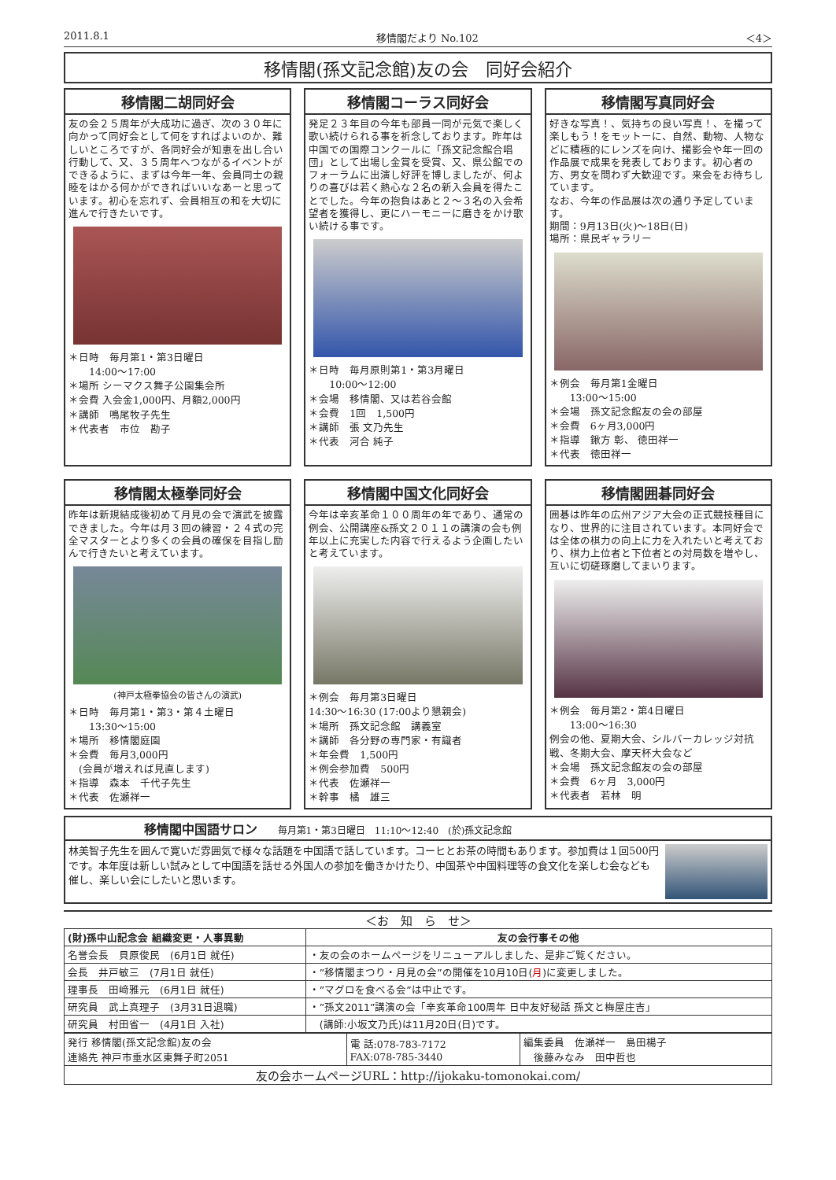2011.8.1 移情閣だより No.102 ＜4＞
移情閣(孫文記念館)友の会　同好会紹介
移情閣二胡同好会
友の会２５周年が大成功に過ぎ、次の３０年に向かって同好会として何をすればよいのか、難しいところですが、各同好会が知恵を出し合い行動して、又、３５周年へつながるイベントができるように、まずは今年一年、会員同士の親睦をはかる何かができればいいなあーと思っています。初心を忘れず、会員相互の和を大切に進んで行きたいです。
＊日時　毎月第1・第3日曜日
　　14:00〜17:00
＊場所 シーマクス舞子公園集会所
＊会費 入会金1,000円、月額2,000円
＊講師　鳴尾牧子先生
＊代表者　市位　勘子
移情閣コーラス同好会
発足２３年目の今年も部員一同が元気で楽しく歌い続けられる事を祈念しております。昨年は中国での国際コンクールに「孫文記念館合唱団」として出場し金賞を受賞、又、県公館でのフォーラムに出演し好評を博しましたが、何よりの喜びは若く熱心な２名の新入会員を得たことでした。今年の抱負はあと２〜３名の入会希望者を獲得し、更にハーモニーに磨きをかけ歌い続ける事です。
＊日時　毎月原則第1・第3月曜日
　　10:00〜12:00
＊会場　移情閣、又は若谷会館
＊会費　1回　1,500円
＊講師　張 文乃先生
＊代表　河合 純子
移情閣写真同好会
好きな写真！、気持ちの良い写真！、を撮って楽しもう！をモットーに、自然、動物、人物などに積極的にレンズを向け、撮影会や年一回の作品展で成果を発表しております。初心者の方、男女を問わず大歓迎です。来会をお待ちしています。
なお、今年の作品展は次の通り予定しています。
期間：9月13日(火)〜18日(日)
場所：県民ギャラリー
＊例会　毎月第1金曜日
　　13:00〜15:00
＊会場　孫文記念館友の会の部屋
＊会費　6ヶ月3,000円
＊指導　鍬方 彰、 徳田祥一
＊代表　徳田祥一
移情閣太極拳同好会
昨年は新規結成後初めて月見の会で演武を披露できました。今年は月３回の練習・２４式の完全マスターとより多くの会員の確保を目指し励んで行きたいと考えています。
(神戸太極拳協会の皆さんの演武)
＊日時　毎月第1・第3・第４土曜日
　　13:30〜15:00
＊場所　移情閣庭園
＊会費　毎月3,000円
　(会員が増えれば見直します)
＊指導　森本　千代子先生
＊代表　佐瀬祥一
移情閣中国文化同好会
今年は辛亥革命１００周年の年であり、通常の例会、公開講座&孫文２０１１の講演の会も例年以上に充実した内容で行えるよう企画したいと考えています。
＊例会　毎月第3日曜日
14:30〜16:30 (17:00より懇親会)
＊場所　孫文記念館　講義室
＊講師　各分野の専門家・有識者
＊年会費　1,500円
＊例会参加費　500円
＊代表　佐瀬祥一
＊幹事　橘　雄三
移情閣囲碁同好会
囲碁は昨年の広州アジア大会の正式競技種目になり、世界的に注目されています。本同好会では全体の棋力の向上に力を入れたいと考えており、棋力上位者と下位者との対局数を増やし、互いに切磋琢磨してまいります。
＊例会　毎月第2・第4日曜日
　　13:00〜16:30
例会の他、夏期大会、シルバーカレッジ対抗戦、冬期大会、摩天杯大会など
＊会場　孫文記念館友の会の部屋
＊会費　6ヶ月　3,000円
＊代表者　若林　明
移情閣中国語サロン 毎月第1・第3日曜日　11:10〜12:40　(於)孫文記念館
林美智子先生を囲んで寛いだ雰囲気で様々な話題を中国語で話しています。コーヒとお茶の時間もあります。参加費は１回500円です。本年度は新しい試みとして中国語を話せる外国人の参加を働きかけたり、中国茶や中国料理等の食文化を楽しむ会なども催し、楽しい会にしたいと思います。
＜お　知　ら　せ＞
| (財)孫中山記念会 組織変更・人事異動 | 友の会行事その他 |
| --- | --- |
| 名誉会長 貝原俊民 (6月1日 就任) | ・友の会のホームページをリニューアルしました、是非ご覧ください。 |
| 会長 井戸敏三 (7月1日 就任) | ・”移情閣まつり・月見の会”の開催を10月10日( 月 )に変更しました。 |
| 理事長 田﨑雅元 (6月1日 就任) | ・”マグロを食べる会”は中止です。 |
| 研究員 武上真理子 (3月31日退職) | ・”孫文2011”講演の会「辛亥革命100周年 日中友好秘話 孫文と梅屋庄吉」 |
| 研究員 村田省一 (4月1日 入社) | (講師:小坂文乃氏)は11月20日(日)です。 |
| 発行 移情閣(孫文記念館)友の会 連絡先 神戸市垂水区東舞子町2051 | 電 話:078-783-7172 FAX:078-785-3440 | 編集委員 佐瀬祥一 島田楊子 後藤みなみ 田中哲也 |
| 友の会ホームページURL：http://ijokaku-tomonokai.com/ | | |